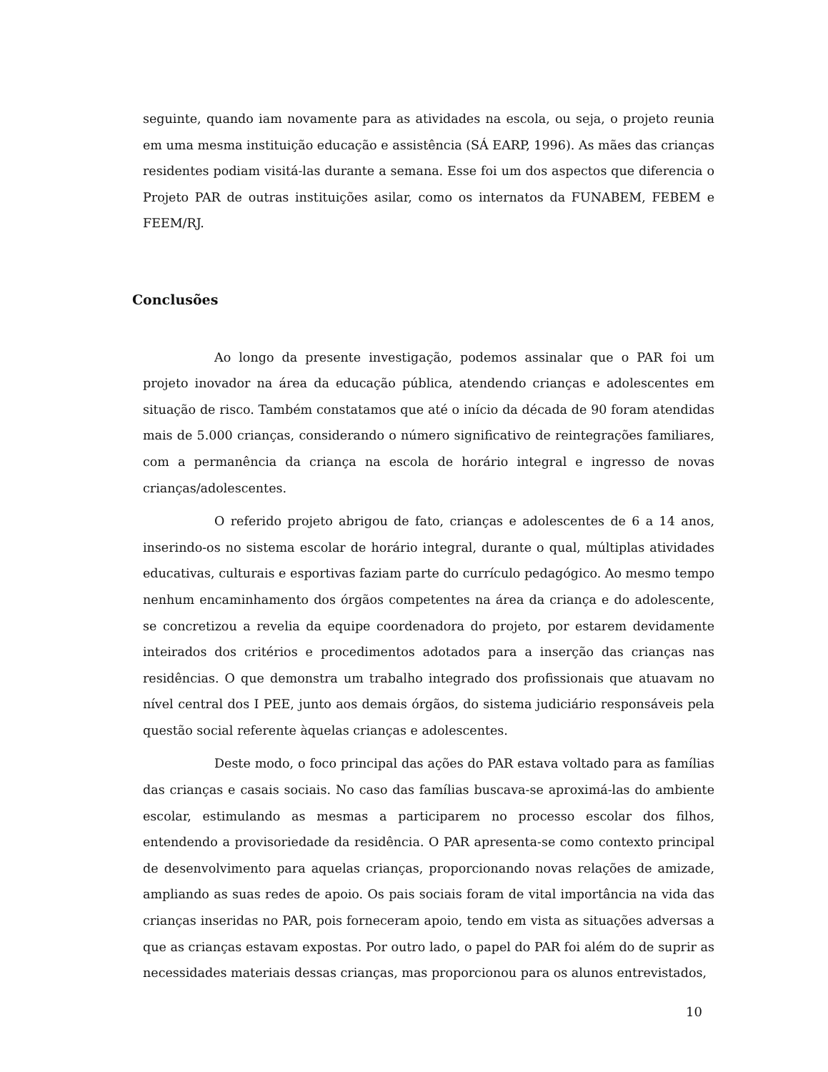seguinte, quando iam novamente para as atividades na escola, ou seja, o projeto reunia em uma mesma instituição educação e assistência (SÁ EARP, 1996). As mães das crianças residentes podiam visitá-las durante a semana. Esse foi um dos aspectos que diferencia o Projeto PAR de outras instituições asilar, como os internatos da FUNABEM, FEBEM e FEEM/RJ.
Conclusões
Ao longo da presente investigação, podemos assinalar que o PAR foi um projeto inovador na área da educação pública, atendendo crianças e adolescentes em situação de risco. Também constatamos que até o início da década de 90 foram atendidas mais de 5.000 crianças, considerando o número significativo de reintegrações familiares, com a permanência da criança na escola de horário integral e ingresso de novas crianças/adolescentes.
O referido projeto abrigou de fato, crianças e adolescentes de 6 a 14 anos, inserindo-os no sistema escolar de horário integral, durante o qual, múltiplas atividades educativas, culturais e esportivas faziam parte do currículo pedagógico. Ao mesmo tempo nenhum encaminhamento dos órgãos competentes na área da criança e do adolescente, se concretizou a revelia da equipe coordenadora do projeto, por estarem devidamente inteirados dos critérios e procedimentos adotados para a inserção das crianças nas residências. O que demonstra um trabalho integrado dos profissionais que atuavam no nível central dos I PEE, junto aos demais órgãos, do sistema judiciário responsáveis pela questão social referente àquelas crianças e adolescentes.
Deste modo, o foco principal das ações do PAR estava voltado para as famílias das crianças e casais sociais. No caso das famílias buscava-se aproximá-las do ambiente escolar, estimulando as mesmas a participarem no processo escolar dos filhos, entendendo a provisoriedade da residência. O PAR apresenta-se como contexto principal de desenvolvimento para aquelas crianças, proporcionando novas relações de amizade, ampliando as suas redes de apoio. Os pais sociais foram de vital importância na vida das crianças inseridas no PAR, pois forneceram apoio, tendo em vista as situações adversas a que as crianças estavam expostas. Por outro lado, o papel do PAR foi além do de suprir as necessidades materiais dessas crianças, mas proporcionou para os alunos entrevistados,
10